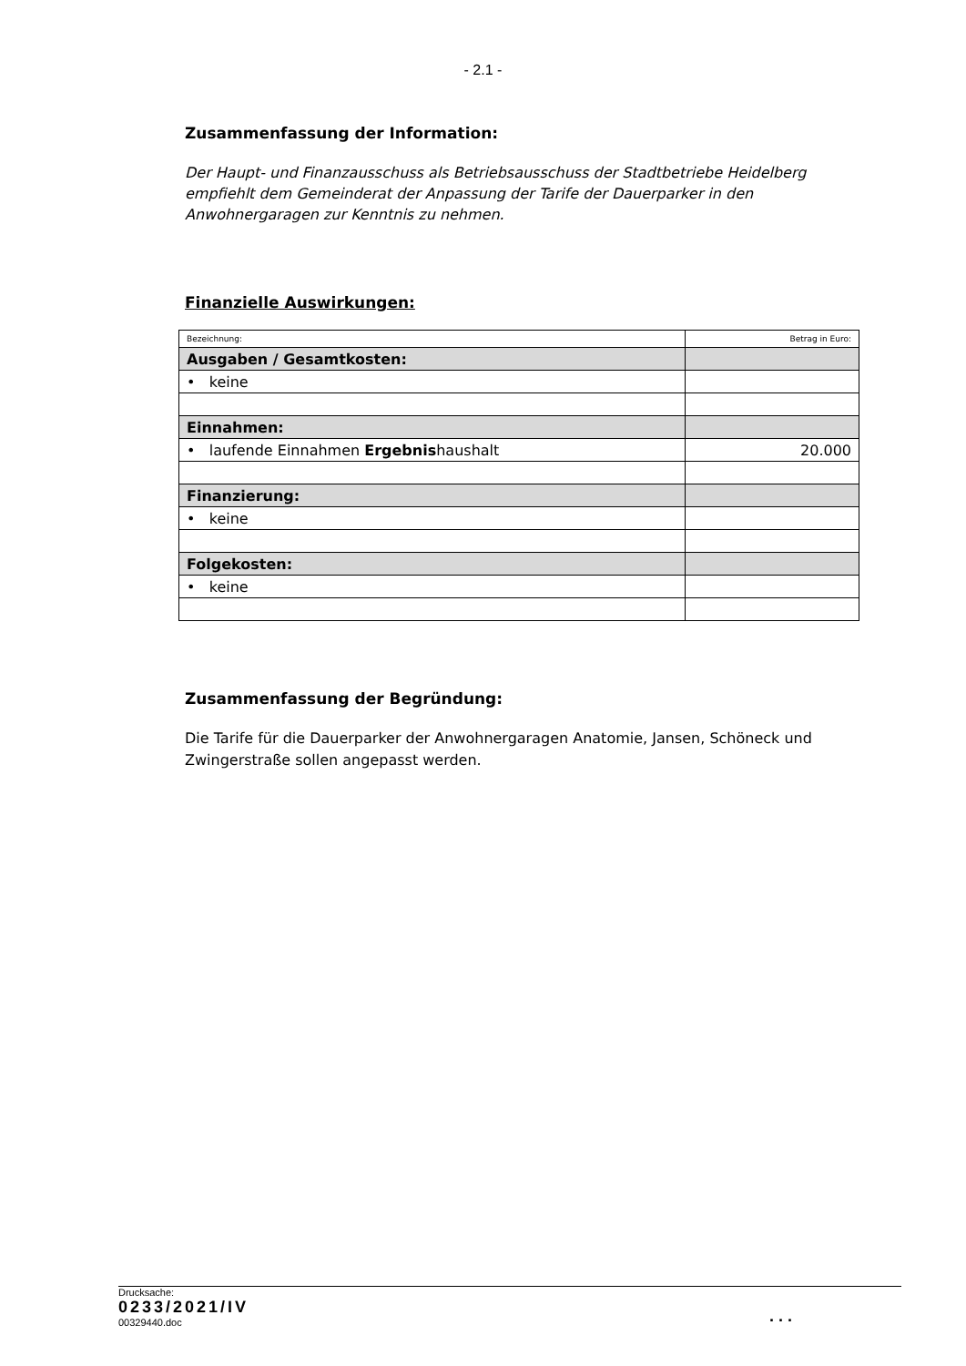- 2.1 -
Zusammenfassung der Information:
Der Haupt- und Finanzausschuss als Betriebsausschuss der Stadtbetriebe Heidelberg empfiehlt dem Gemeinderat der Anpassung der Tarife der Dauerparker in den Anwohnergaragen zur Kenntnis zu nehmen.
Finanzielle Auswirkungen:
| Bezeichnung: | Betrag in Euro: |
| Ausgaben / Gesamtkosten: | |
| • keine | |
| Einnahmen: | |
| • laufende Einnahmen Ergebnis haushalt | 20.000 |
| Finanzierung: | |
| • keine | |
| Folgekosten: | |
| • keine | |
Zusammenfassung der Begründung:
Die Tarife für die Dauerparker der Anwohnergaragen Anatomie, Jansen, Schöneck und Zwingerstraße sollen angepasst werden.
Drucksache:
0233/2021/IV
00329440.doc
. . .